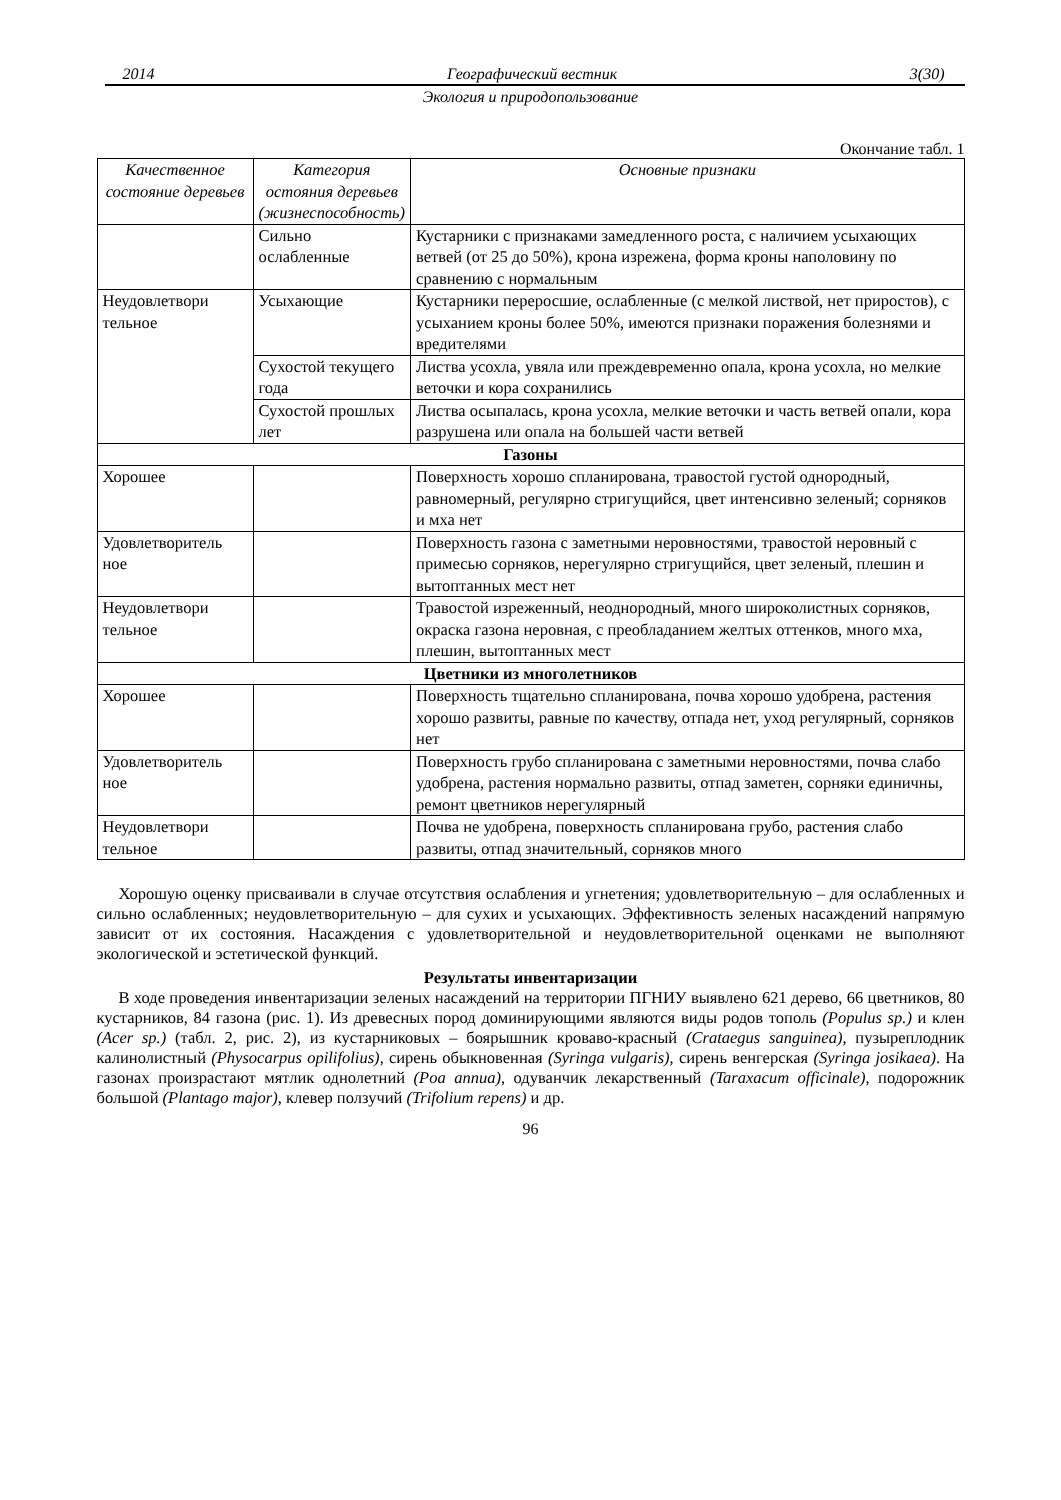2014 Географический вестник 3(30)
Экология и природопользование
Окончание табл. 1
| Качественное состояние деревьев | Категория остояния деревьев (жизнеспособность) | Основные признаки |
| --- | --- | --- |
| | Сильно ослабленные | Кустарники с признаками замедленного роста, с наличием усыхающих ветвей (от 25 до 50%), крона изрежена, форма кроны наполовину по сравнению с нормальным |
| Неудовлетвори тельное | Усыхающие | Кустарники переросшие, ослабленные (с мелкой листвой, нет приростов), с усыханием кроны более 50%, имеются признаки поражения болезнями и вредителями |
| | Сухостой текущего года | Листва усохла, увяла или преждевременно опала, крона усохла, но мелкие веточки и кора сохранились |
| | Сухостой прошлых лет | Листва осыпалась, крона усохла, мелкие веточки и часть ветвей опали, кора разрушена или опала на большей части ветвей |
| Газоны | | |
| Хорошее | | Поверхность хорошо спланирована, травостой густой однородный, равномерный, регулярно стригущийся, цвет интенсивно зеленый; сорняков и мха нет |
| Удовлетворитель ное | | Поверхность газона с заметными неровностями, травостой неровный с примесью сорняков, нерегулярно стригущийся, цвет зеленый, плешин и вытоптанных мест нет |
| Неудовлетвори тельное | | Травостой изреженный, неоднородный, много широколистных сорняков, окраска газона неровная, с преобладанием желтых оттенков, много мха, плешин, вытоптанных мест |
| Цветники из многолетников | | |
| Хорошее | | Поверхность тщательно спланирована, почва хорошо удобрена, растения хорошо развиты, равные по качеству, отпада нет, уход регулярный, сорняков нет |
| Удовлетворитель ное | | Поверхность грубо спланирована с заметными неровностями, почва слабо удобрена, растения нормально развиты, отпад заметен, сорняки единичны, ремонт цветников нерегулярный |
| Неудовлетвори тельное | | Почва не удобрена, поверхность спланирована грубо, растения слабо развиты, отпад значительный, сорняков много |
Хорошую оценку присваивали в случае отсутствия ослабления и угнетения; удовлетворительную – для ослабленных и сильно ослабленных; неудовлетворительную – для сухих и усыхающих. Эффективность зеленых насаждений напрямую зависит от их состояния. Насаждения с удовлетворительной и неудовлетворительной оценками не выполняют экологической и эстетической функций.
Результаты инвентаризации
В ходе проведения инвентаризации зеленых насаждений на территории ПГНИУ выявлено 621 дерево, 66 цветников, 80 кустарников, 84 газона (рис. 1). Из древесных пород доминирующими являются виды родов тополь (Populus sp.) и клен (Acer sp.) (табл. 2, рис. 2), из кустарниковых – боярышник кроваво-красный (Crataegus sanguinea), пузыреплодник калинолистный (Physocarpus opilifolius), сирень обыкновенная (Syringa vulgaris), сирень венгерская (Syringa josikaea). На газонах произрастают мятлик однолетний (Poa annua), одуванчик лекарственный (Taraxacum officinale), подорожник большой (Plantago major), клевер ползучий (Trifolium repens) и др.
96